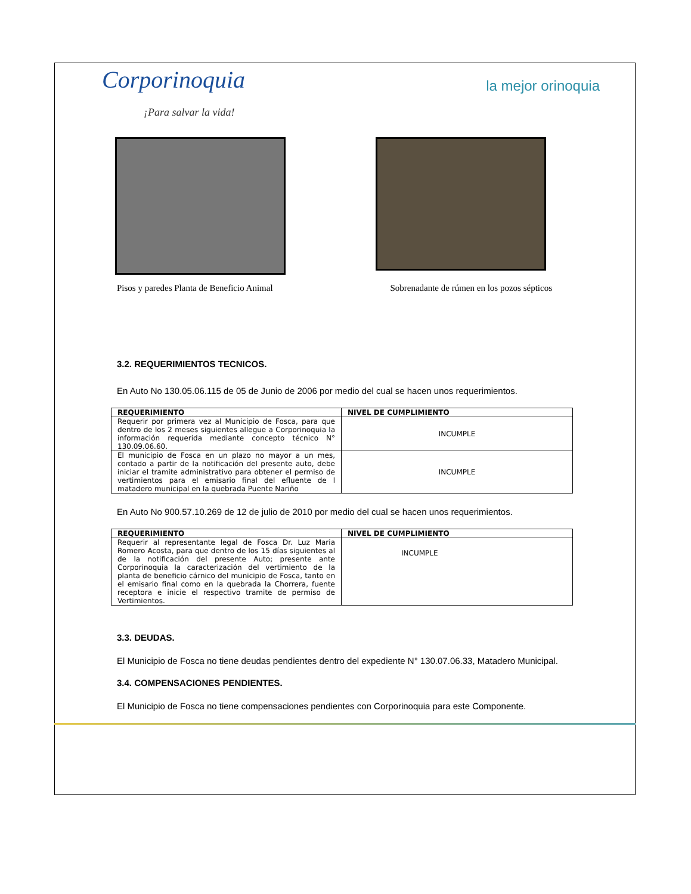Corporinoquia
¡Para salvar la vida!
la mejor orinoquia
Pisos y paredes Planta de Beneficio Animal Sobrenadante de rúmen en los pozos sépticos
3.2. REQUERIMIENTOS TECNICOS.
En Auto No 130.05.06.115 de 05 de Junio de 2006 por medio del cual se hacen unos requerimientos.
| REQUERIMIENTO | NIVEL DE CUMPLIMIENTO |
| --- | --- |
| Requerir por primera vez al Municipio de Fosca, para que dentro de los 2 meses siguientes allegue a Corporinoquia la información requerida mediante concepto técnico N° 130.09.06.60. | INCUMPLE |
| El municipio de Fosca en un plazo no mayor a un mes, contado a partir de la notificación del presente auto, debe iniciar el tramite administrativo para obtener el permiso de vertimientos para el emisario final del efluente de l matadero municipal en la quebrada Puente Nariño | INCUMPLE |
En Auto No 900.57.10.269 de 12 de julio de 2010 por medio del cual se hacen unos requerimientos.
| REQUERIMIENTO | NIVEL DE CUMPLIMIENTO |
| --- | --- |
| Requerir al representante legal de Fosca Dr. Luz Maria Romero Acosta, para que dentro de los 15 días siguientes al de la notificación del presente Auto; presente ante Corporinoquia la caracterización del vertimiento de la planta de beneficio cárnico del municipio de Fosca, tanto en el emisario final como en la quebrada la Chorrera, fuente receptora e inicie el respectivo tramite de permiso de Vertimientos. | INCUMPLE |
3.3. DEUDAS.
El Municipio de Fosca no tiene deudas pendientes dentro del expediente N° 130.07.06.33, Matadero Municipal.
3.4. COMPENSACIONES PENDIENTES.
El Municipio de Fosca no tiene compensaciones pendientes con Corporinoquia para este Componente.